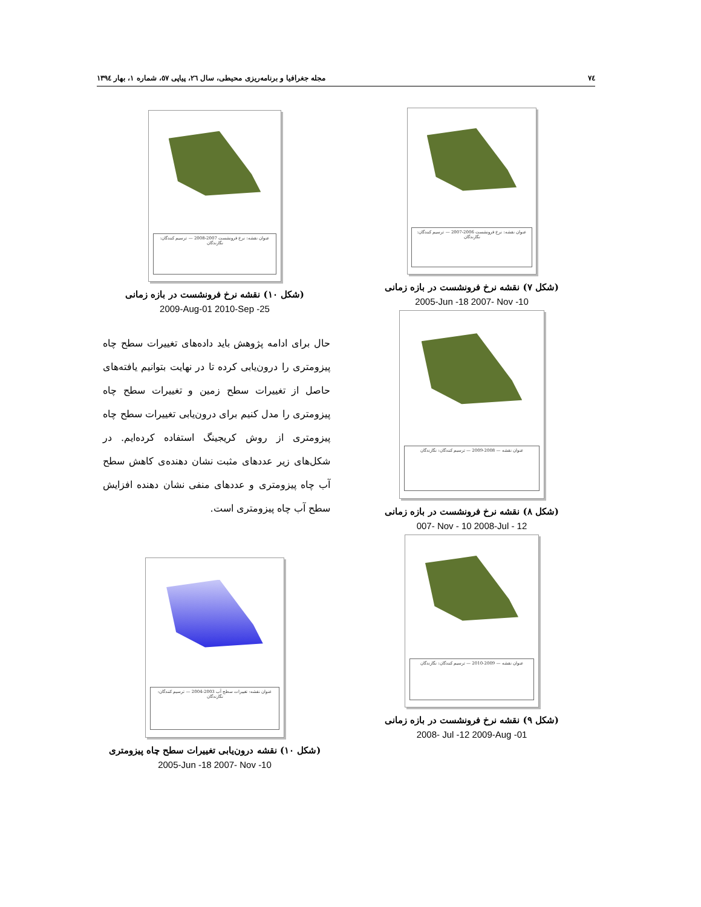٧٤ مجله جغرافیا و برنامه‌ریزی محیطی، سال ٢٦، پیاپی ٥٧، شماره ١، بهار ١٣٩٤
عنوان نقشه: نرخ فرونشست 2006-2007 — ترسیم کنندگان: نگارندگان
(شکل ٧) نقشه نرخ فرونشست در بازه زمانی
2005-Jun -18 2007- Nov -10
عنوان نقشه — 2008-2009 — ترسیم کنندگان: نگارندگان
(شکل ٨) نقشه نرخ فرونشست در بازه زمانی
007- Nov - 10 2008-Jul - 12
عنوان نقشه — 2009-2010 — ترسیم کنندگان: نگارندگان
(شکل ٩) نقشه نرخ فرونشست در بازه زمانی
2008- Jul -12 2009-Aug -01
عنوان نقشه: نرخ فرونشست 2007-2008 — ترسیم کنندگان: نگارندگان
(شکل ١٠) نقشه نرخ فرونشست در بازه زمانی
2009-Aug-01 2010-Sep -25
حال برای ادامه پژوهش باید داده‌های تغییرات سطح چاه پیزومتری را درون‌یابی کرده تا در نهایت بتوانیم یافته‌های حاصل از تغییرات سطح زمین و تغییرات سطح چاه پیزومتری را مدل کنیم برای درون‌یابی تغییرات سطح چاه پیزومتری از روش کریجینگ استفاده کرده‌ایم. در شکل‌های زیر عددهای مثبت نشان دهنده‌ی کاهش سطح آب چاه پیزومتری و عددهای منفی نشان دهنده افزایش سطح آب چاه پیزومتری است.
عنوان نقشه: تغییرات سطح آب 2003-2004 — ترسیم کنندگان: نگارندگان
(شکل ١٠) نقشه درون‌یابی تغییرات سطح چاه پیزومتری
2005-Jun -18 2007- Nov -10